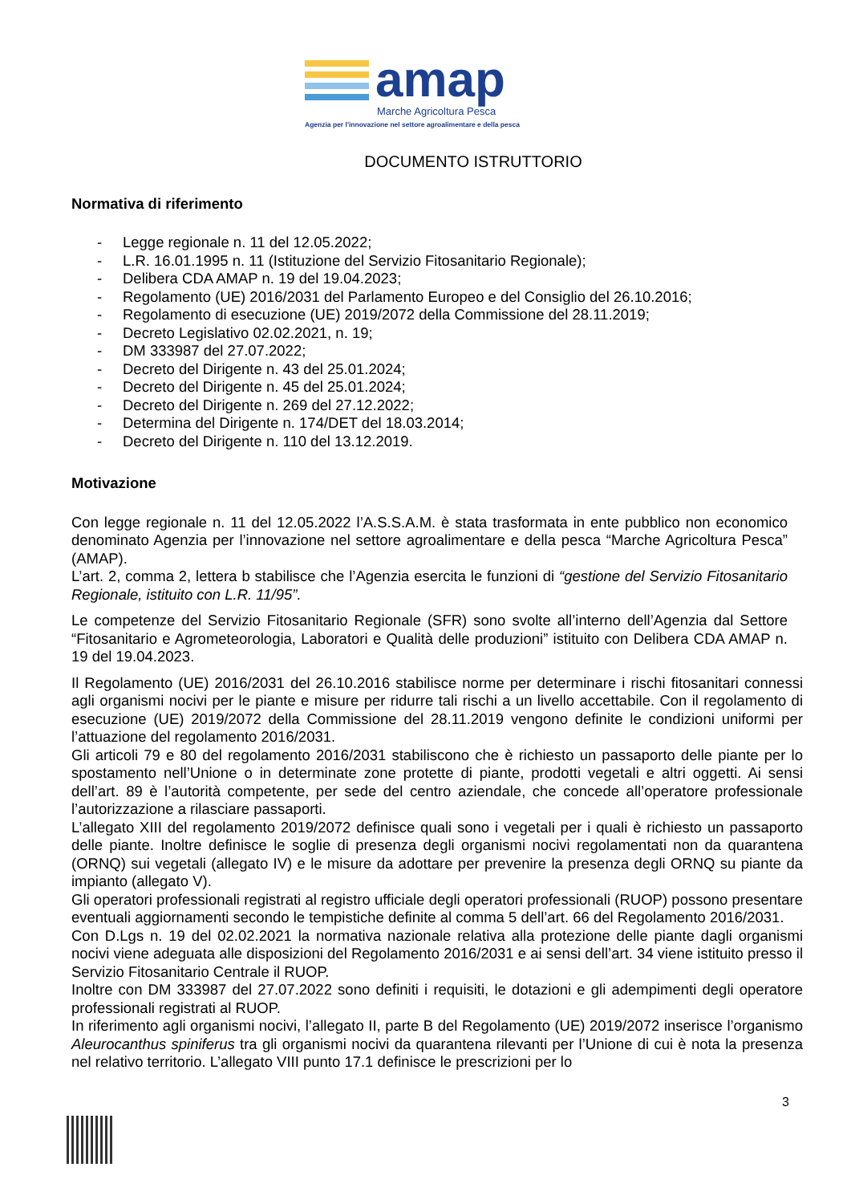amap
Marche Agricoltura Pesca
Agenzia per l'innovazione nel settore agroalimentare e della pesca
DOCUMENTO ISTRUTTORIO
Normativa di riferimento
- Legge regionale n. 11 del 12.05.2022;
- L.R. 16.01.1995 n. 11 (Istituzione del Servizio Fitosanitario Regionale);
- Delibera CDA AMAP n. 19 del 19.04.2023;
- Regolamento (UE) 2016/2031 del Parlamento Europeo e del Consiglio del 26.10.2016;
- Regolamento di esecuzione (UE) 2019/2072 della Commissione del 28.11.2019;
- Decreto Legislativo 02.02.2021, n. 19;
- DM 333987 del 27.07.2022;
- Decreto del Dirigente n. 43 del 25.01.2024;
- Decreto del Dirigente n. 45 del 25.01.2024;
- Decreto del Dirigente n. 269 del 27.12.2022;
- Determina del Dirigente n. 174/DET del 18.03.2014;
- Decreto del Dirigente n. 110 del 13.12.2019.
Motivazione
Con legge regionale n. 11 del 12.05.2022 l’A.S.S.A.M. è stata trasformata in ente pubblico non economico denominato Agenzia per l’innovazione nel settore agroalimentare e della pesca “Marche Agricoltura Pesca” (AMAP).
L’art. 2, comma 2, lettera b stabilisce che l’Agenzia esercita le funzioni di “gestione del Servizio Fitosanitario Regionale, istituito con L.R. 11/95”.
Le competenze del Servizio Fitosanitario Regionale (SFR) sono svolte all’interno dell’Agenzia dal Settore “Fitosanitario e Agrometeorologia, Laboratori e Qualità delle produzioni” istituito con Delibera CDA AMAP n. 19 del 19.04.2023.
Il Regolamento (UE) 2016/2031 del 26.10.2016 stabilisce norme per determinare i rischi fitosanitari connessi agli organismi nocivi per le piante e misure per ridurre tali rischi a un livello accettabile. Con il regolamento di esecuzione (UE) 2019/2072 della Commissione del 28.11.2019 vengono definite le condizioni uniformi per l’attuazione del regolamento 2016/2031.
Gli articoli 79 e 80 del regolamento 2016/2031 stabiliscono che è richiesto un passaporto delle piante per lo spostamento nell’Unione o in determinate zone protette di piante, prodotti vegetali e altri oggetti. Ai sensi dell’art. 89 è l’autorità competente, per sede del centro aziendale, che concede all’operatore professionale l’autorizzazione a rilasciare passaporti.
L’allegato XIII del regolamento 2019/2072 definisce quali sono i vegetali per i quali è richiesto un passaporto delle piante. Inoltre definisce le soglie di presenza degli organismi nocivi regolamentati non da quarantena (ORNQ) sui vegetali (allegato IV) e le misure da adottare per prevenire la presenza degli ORNQ su piante da impianto (allegato V).
Gli operatori professionali registrati al registro ufficiale degli operatori professionali (RUOP) possono presentare eventuali aggiornamenti secondo le tempistiche definite al comma 5 dell’art. 66 del Regolamento 2016/2031.
Con D.Lgs n. 19 del 02.02.2021 la normativa nazionale relativa alla protezione delle piante dagli organismi nocivi viene adeguata alle disposizioni del Regolamento 2016/2031 e ai sensi dell’art. 34 viene istituito presso il Servizio Fitosanitario Centrale il RUOP.
Inoltre con DM 333987 del 27.07.2022 sono definiti i requisiti, le dotazioni e gli adempimenti degli operatore professionali registrati al RUOP.
In riferimento agli organismi nocivi, l’allegato II, parte B del Regolamento (UE) 2019/2072 inserisce l’organismo Aleurocanthus spiniferus tra gli organismi nocivi da quarantena rilevanti per l’Unione di cui è nota la presenza nel relativo territorio. L’allegato VIII punto 17.1 definisce le prescrizioni per lo
3